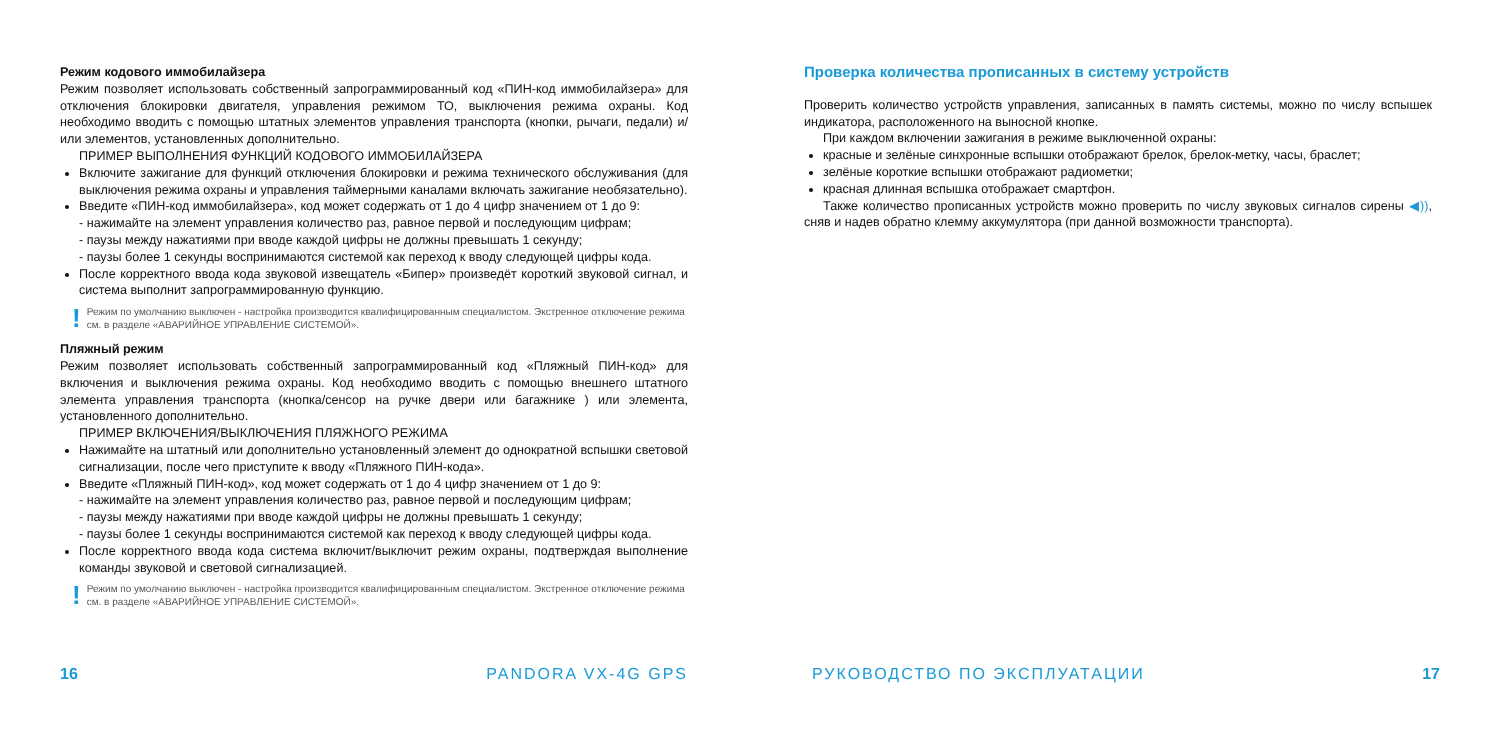Режим кодового иммобилайзера
Режим позволяет использовать собственный запрограммированный код «ПИН-код иммобилайзера» для отключения блокировки двигателя, управления режимом ТО, выключения режима охраны. Код необходимо вводить с помощью штатных элементов управления транспорта (кнопки, рычаги, педали) и/или элементов, установленных дополнительно.
ПРИМЕР ВЫПОЛНЕНИЯ ФУНКЦИЙ КОДОВОГО ИММОБИЛАЙЗЕРА
Включите зажигание для функций отключения блокировки и режима технического обслуживания (для выключения режима охраны и управления таймерными каналами включать зажигание необязательно).
Введите «ПИН-код иммобилайзера», код может содержать от 1 до 4 цифр значением от 1 до 9:
- нажимайте на элемент управления количество раз, равное первой и последующим цифрам;
- паузы между нажатиями при вводе каждой цифры не должны превышать 1 секунду;
- паузы более 1 секунды воспринимаются системой как переход к вводу следующей цифры кода.
После корректного ввода кода звуковой извещатель «Бипер» произведёт короткий звуковой сигнал, и система выполнит запрограммированную функцию.
! Режим по умолчанию выключен - настройка производится квалифицированным специалистом. Экстренное отключение режима см. в разделе «АВАРИЙНОЕ УПРАВЛЕНИЕ СИСТЕМОЙ».
Пляжный режим
Режим позволяет использовать собственный запрограммированный код «Пляжный ПИН-код» для включения и выключения режима охраны. Код необходимо вводить с помощью внешнего штатного элемента управления транспорта (кнопка/сенсор на ручке двери или багажнике ) или элемента, установленного дополнительно.
ПРИМЕР ВКЛЮЧЕНИЯ/ВЫКЛЮЧЕНИЯ ПЛЯЖНОГО РЕЖИМА
Нажимайте на штатный или дополнительно установленный элемент до однократной вспышки световой сигнализации, после чего приступите к вводу «Пляжного ПИН-кода».
Введите «Пляжный ПИН-код», код может содержать от 1 до 4 цифр значением от 1 до 9:
- нажимайте на элемент управления количество раз, равное первой и последующим цифрам;
- паузы между нажатиями при вводе каждой цифры не должны превышать 1 секунду;
- паузы более 1 секунды воспринимаются системой как переход к вводу следующей цифры кода.
После корректного ввода кода система включит/выключит режим охраны, подтверждая выполнение команды звуковой и световой сигнализацией.
! Режим по умолчанию выключен - настройка производится квалифицированным специалистом. Экстренное отключение режима см. в разделе «АВАРИЙНОЕ УПРАВЛЕНИЕ СИСТЕМОЙ».
Проверка количества прописанных в систему устройств
Проверить количество устройств управления, записанных в память системы, можно по числу вспышек индикатора, расположенного на выносной кнопке.
При каждом включении зажигания в режиме выключенной охраны:
красные и зелёные синхронные вспышки отображают брелок, брелок-метку, часы, браслет;
зелёные короткие вспышки отображают радиометки;
красная длинная вспышка отображает смартфон.
Также количество прописанных устройств можно проверить по числу звуковых сигналов сирены ◀)), сняв и надев обратно клемму аккумулятора (при данной возможности транспорта).
16 PANDORA VX-4G GPS РУКОВОДСТВО ПО ЭКСПЛУАТАЦИИ 17